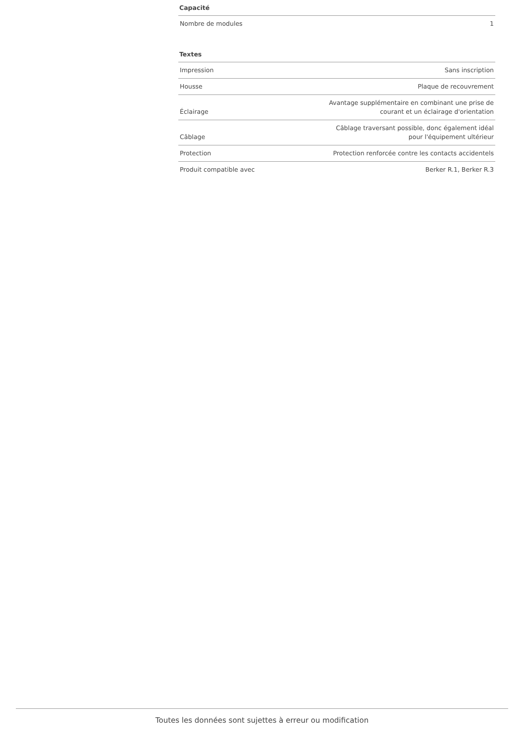| Capacité | |
| --- | --- |
| Nombre de modules | 1 |
| Textes | |
| --- | --- |
| Impression | Sans inscription |
| Housse | Plaque de recouvrement |
| Éclairage | Avantage supplémentaire en combinant une prise de courant et un éclairage d'orientation |
| Câblage | Câblage traversant possible, donc également idéal pour l'équipement ultérieur |
| Protection | Protection renforcée contre les contacts accidentels |
| Produit compatible avec | Berker R.1, Berker R.3 |
Toutes les données sont sujettes à erreur ou modification